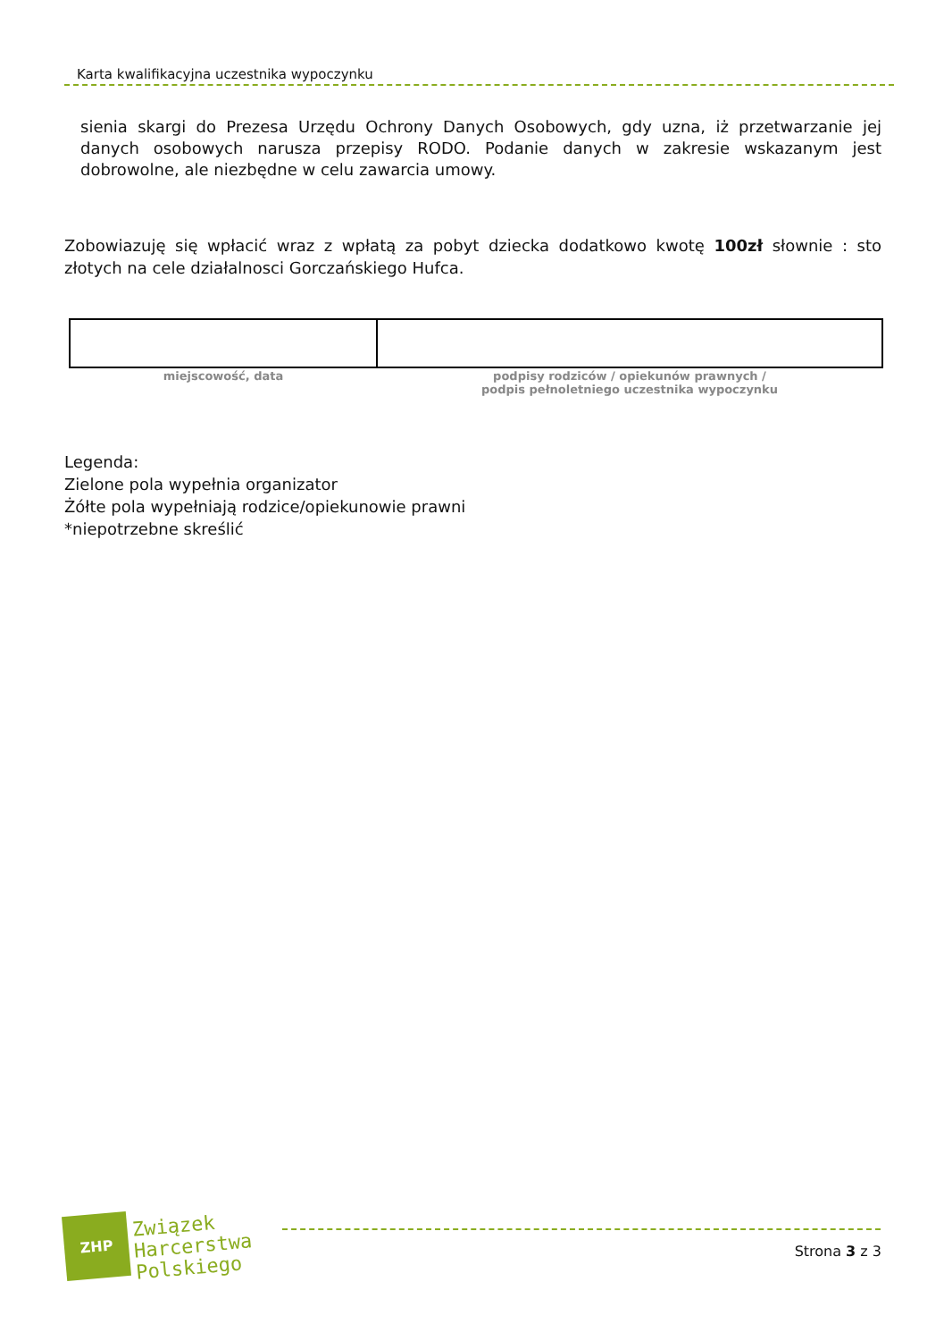Karta kwalifikacyjna uczestnika wypoczynku
sienia skargi do Prezesa Urzędu Ochrony Danych Osobowych, gdy uzna, iż przetwarzanie jej danych osobowych narusza przepisy RODO. Podanie danych w zakresie wskazanym jest dobrowolne, ale niezbędne w celu zawarcia umowy.
Zobowiazuję się wpłacić wraz z wpłatą za pobyt dziecka dodatkowo kwotę 100zł słownie : sto złotych na cele działalnosci Gorczańskiego Hufca.
| miejscowość, data | podpisy rodziców / opiekunów prawnych / podpis pełnoletniego uczestnika wypoczynku |
Legenda:
Zielone pola wypełnia organizator
Żółte pola wypełniają rodzice/opiekunowie prawni
*niepotrzebne skreślić
ZHP
Związek
Harcerstwa
Polskiego
Strona 3 z 3